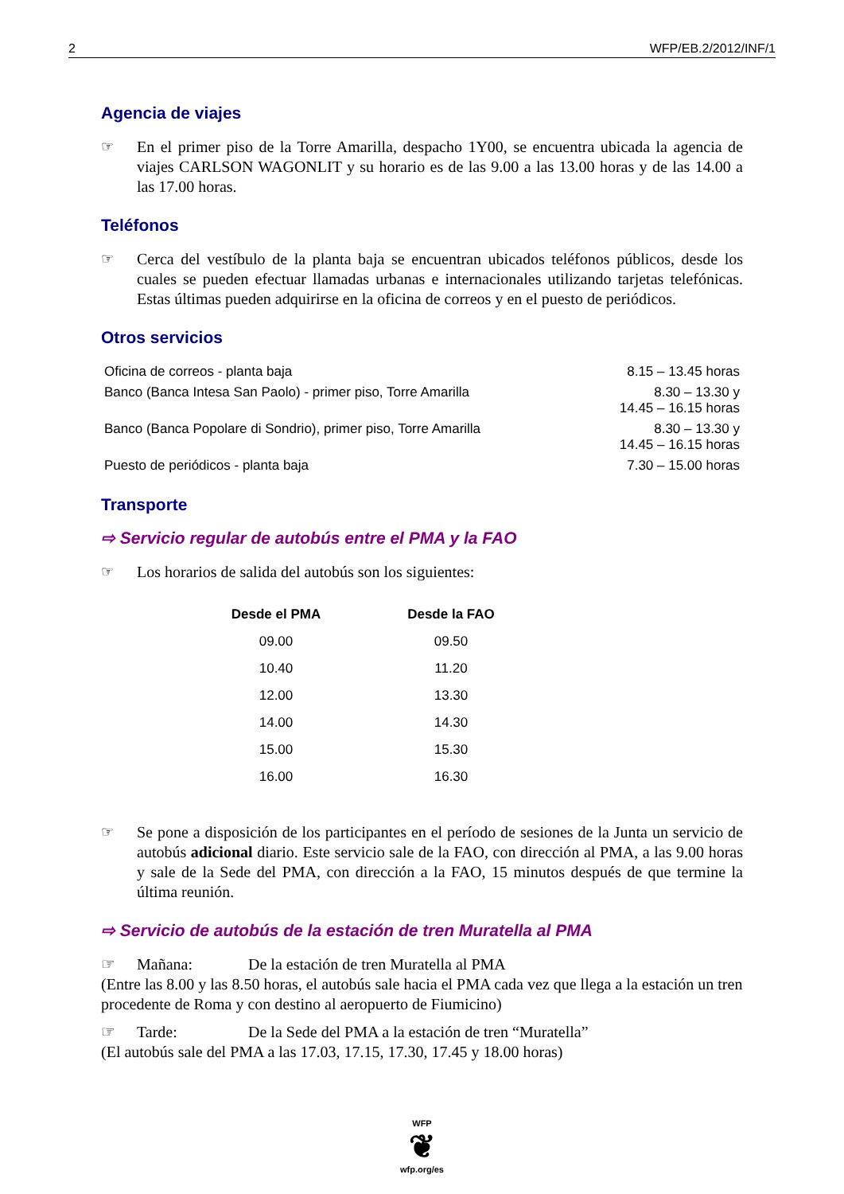2 WFP/EB.2/2012/INF/1
Agencia de viajes
☞ En el primer piso de la Torre Amarilla, despacho 1Y00, se encuentra ubicada la agencia de viajes CARLSON WAGONLIT y su horario es de las 9.00 a las 13.00 horas y de las 14.00 a las 17.00 horas.
Teléfonos
☞ Cerca del vestíbulo de la planta baja se encuentran ubicados teléfonos públicos, desde los cuales se pueden efectuar llamadas urbanas e internacionales utilizando tarjetas telefónicas. Estas últimas pueden adquirirse en la oficina de correos y en el puesto de periódicos.
Otros servicios
| Oficina de correos - planta baja | 8.15 – 13.45 horas |
| Banco (Banca Intesa San Paolo) - primer piso, Torre Amarilla | 8.30 – 13.30 y 14.45 – 16.15 horas |
| Banco (Banca Popolare di Sondrio), primer piso, Torre Amarilla | 8.30 – 13.30 y 14.45 – 16.15 horas |
| Puesto de periódicos - planta baja | 7.30 – 15.00 horas |
Transporte
⇨ Servicio regular de autobús entre el PMA y la FAO
☞ Los horarios de salida del autobús son los siguientes:
| Desde el PMA | Desde la FAO |
| --- | --- |
| 09.00 | 09.50 |
| 10.40 | 11.20 |
| 12.00 | 13.30 |
| 14.00 | 14.30 |
| 15.00 | 15.30 |
| 16.00 | 16.30 |
☞ Se pone a disposición de los participantes en el período de sesiones de la Junta un servicio de autobús adicional diario. Este servicio sale de la FAO, con dirección al PMA, a las 9.00 horas y sale de la Sede del PMA, con dirección a la FAO, 15 minutos después de que termine la última reunión.
⇨ Servicio de autobús de la estación de tren Muratella al PMA
☞ Mañana: De la estación de tren Muratella al PMA
(Entre las 8.00 y las 8.50 horas, el autobús sale hacia el PMA cada vez que llega a la estación un tren procedente de Roma y con destino al aeropuerto de Fiumicino)
☞ Tarde: De la Sede del PMA a la estación de tren “Muratella”
(El autobús sale del PMA a las 17.03, 17.15, 17.30, 17.45 y 18.00 horas)
WFP
❦
wfp.org/es